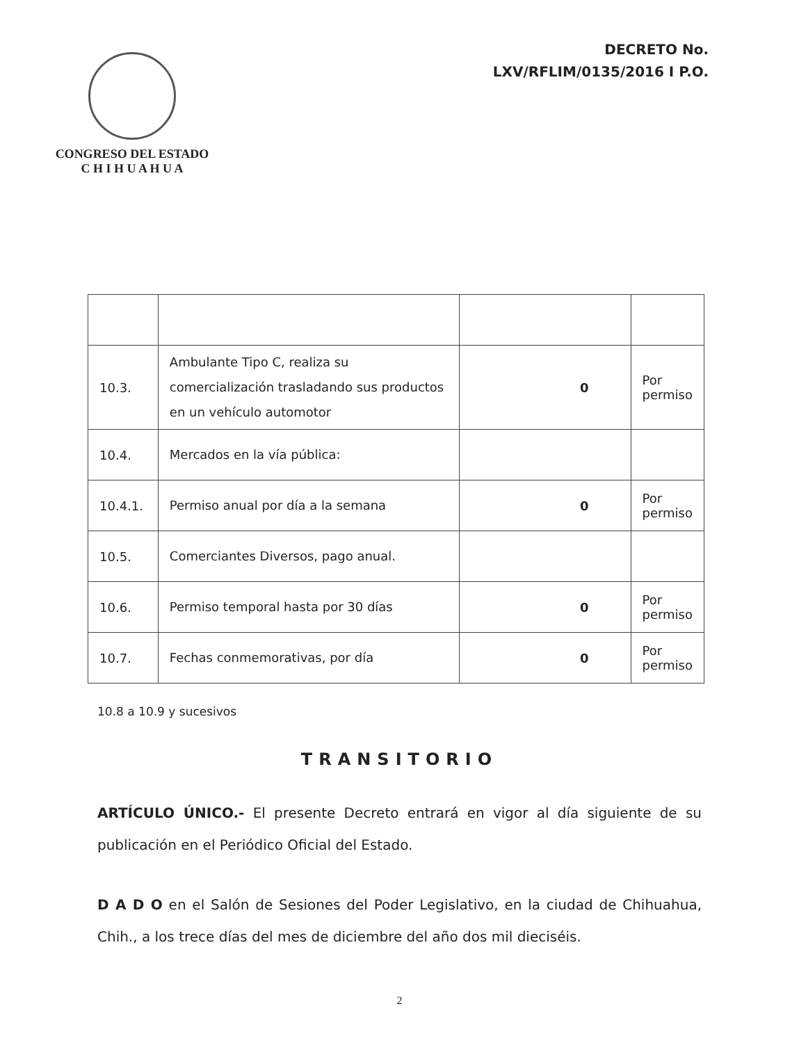CONGRESO DEL ESTADO
C H I H U A H U A
DECRETO No.
LXV/RFLIM/0135/2016 I P.O.
| 10.3. | Ambulante Tipo C, realiza su comercialización trasladando sus productos en un vehículo automotor | 0 | Por permiso |
| 10.4. | Mercados en la vía pública: | | |
| 10.4.1. | Permiso anual por día a la semana | 0 | Por permiso |
| 10.5. | Comerciantes Diversos, pago anual. | | |
| 10.6. | Permiso temporal hasta por 30 días | 0 | Por permiso |
| 10.7. | Fechas conmemorativas, por día | 0 | Por permiso |
10.8 a 10.9 y sucesivos
TRANSITORIO
ARTÍCULO ÚNICO.- El presente Decreto entrará en vigor al día siguiente de su publicación en el Periódico Oficial del Estado.
D A D O en el Salón de Sesiones del Poder Legislativo, en la ciudad de Chihuahua, Chih., a los trece días del mes de diciembre del año dos mil dieciséis.
2